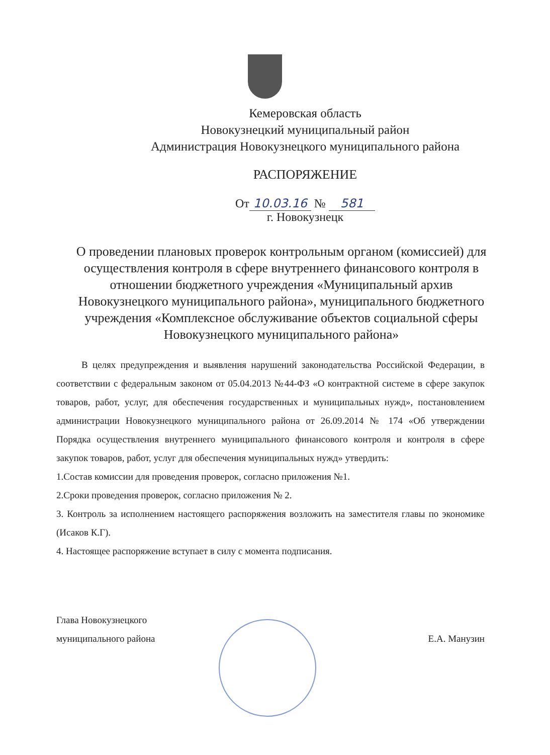Кемеровская область
Новокузнецкий муниципальный район
Администрация Новокузнецкого муниципального района
РАСПОРЯЖЕНИЕ
От 10.03.16 № 581
г. Новокузнецк
О проведении плановых проверок контрольным органом (комиссией) для осуществления контроля в сфере внутреннего финансового контроля в отношении бюджетного учреждения «Муниципальный архив Новокузнецкого муниципального района», муниципального бюджетного учреждения «Комплексное обслуживание объектов социальной сферы Новокузнецкого муниципального района»
В целях предупреждения и выявления нарушений законодательства Российской Федерации, в соответствии с федеральным законом от 05.04.2013 №44-ФЗ «О контрактной системе в сфере закупок товаров, работ, услуг, для обеспечения государственных и муниципальных нужд», постановлением администрации Новокузнецкого муниципального района от 26.09.2014 № 174 «Об утверждении Порядка осуществления внутреннего муниципального финансового контроля и контроля в сфере закупок товаров, работ, услуг для обеспечения муниципальных нужд» утвердить:
1.Состав комиссии для проведения проверок, согласно приложения №1.
2.Сроки проведения проверок, согласно приложения № 2.
3. Контроль за исполнением настоящего распоряжения возложить на заместителя главы по экономике (Исаков К.Г).
4. Настоящее распоряжение вступает в силу с момента подписания.
Глава Новокузнецкого
муниципального района
Е.А. Манузин